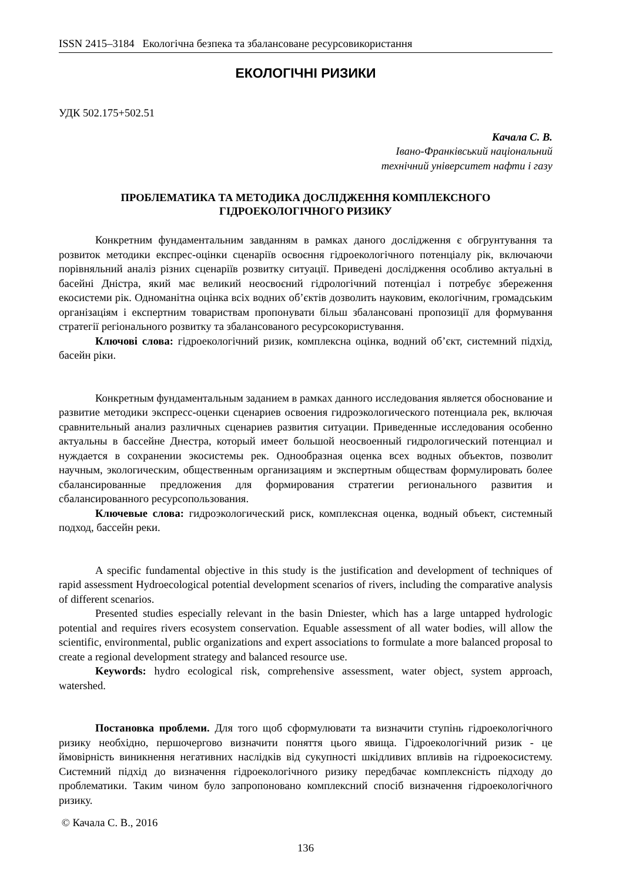ISSN 2415–3184 Екологічна безпека та збалансоване ресурсовикористання
ЕКОЛОГІЧНІ РИЗИКИ
УДК 502.175+502.51
Качала С. В.
Івано-Франківський національний
технічний університет нафти і газу
ПРОБЛЕМАТИКА ТА МЕТОДИКА ДОСЛІДЖЕННЯ КОМПЛЕКСНОГО
ГІДРОЕКОЛОГІЧНОГО РИЗИКУ
Конкретним фундаментальним завданням в рамках даного дослідження є обгрунтування та розвиток методики експрес-оцінки сценаріїв освоєння гідроекологічного потенціалу рік, включаючи порівняльний аналіз різних сценаріїв розвитку ситуації. Приведені дослідження особливо актуальні в басейні Дністра, який має великий неосвоєний гідрологічний потенціал і потребує збереження екосистеми рік. Одноманітна оцінка всіх водних об’єктів дозволить науковим, екологічним, громадським організаціям і експертним товариствам пропонувати більш збалансовані пропозиції для формування стратегії регіонального розвитку та збалансованого ресурсокористування.
Ключові слова: гідроекологічний ризик, комплексна оцінка, водний об’єкт, системний підхід, басейн ріки.
Конкретным фундаментальным заданием в рамках данного исследования является обоснование и развитие методики экспресс-оценки сценариев освоения гидроэкологического потенциала рек, включая сравнительный анализ различных сценариев развития ситуации. Приведенные исследования особенно актуальны в бассейне Днестра, который имеет большой неосвоенный гидрологический потенциал и нуждается в сохранении экосистемы рек. Однообразная оценка всех водных объектов, позволит научным, экологическим, общественным организациям и экспертным обществам формулировать более сбалансированные предложения для формирования стратегии регионального развития и сбалансированного ресурсопользования.
Ключевые слова: гидроэкологический риск, комплексная оценка, водный объект, системный подход, бассейн реки.
A specific fundamental objective in this study is the justification and development of techniques of rapid assessment Hydroecological potential development scenarios of rivers, including the comparative analysis of different scenarios.
Presented studies especially relevant in the basin Dniester, which has a large untapped hydrologic potential and requires rivers ecosystem conservation. Equable assessment of all water bodies, will allow the scientific, environmental, public organizations and expert associations to formulate a more balanced proposal to create a regional development strategy and balanced resource use.
Keywords: hydro ecological risk, comprehensive assessment, water object, system approach, watershed.
Постановка проблеми. Для того щоб сформулювати та визначити ступінь гідроекологічного ризику необхідно, першочергово визначити поняття цього явища. Гідроекологічний ризик - це ймовірність виникнення негативних наслідків від сукупності шкідливих впливів на гідроекосистему. Системний підхід до визначення гідроекологічного ризику передбачає комплексність підходу до проблематики. Таким чином було запропоновано комплексний спосіб визначення гідроекологічного ризику.
© Качала С. В., 2016
136